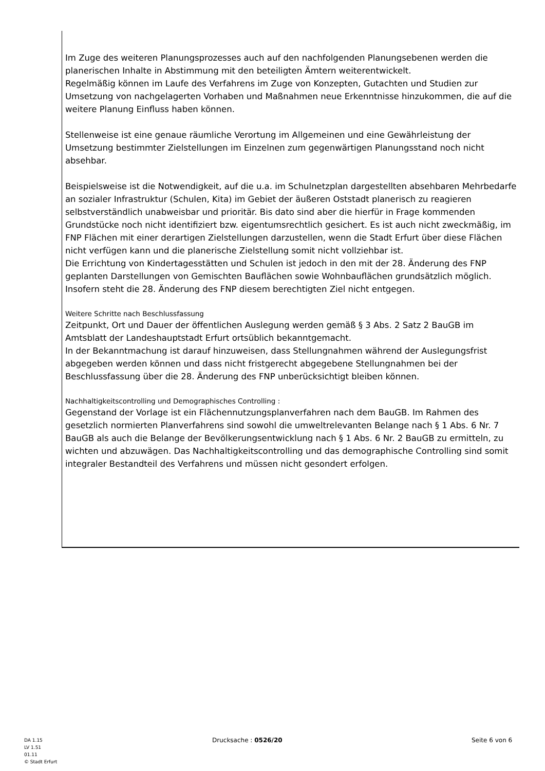Im Zuge des weiteren Planungsprozesses auch auf den nachfolgenden Planungsebenen werden die planerischen Inhalte in Abstimmung mit den beteiligten Ämtern weiterentwickelt.
Regelmäßig können im Laufe des Verfahrens im Zuge von Konzepten, Gutachten und Studien zur Umsetzung von nachgelagerten Vorhaben und Maßnahmen neue Erkenntnisse hinzukommen, die auf die weitere Planung Einfluss haben können.
Stellenweise ist eine genaue räumliche Verortung im Allgemeinen und eine Gewährleistung der Umsetzung bestimmter Zielstellungen im Einzelnen zum gegenwärtigen Planungsstand noch nicht absehbar.
Beispielsweise ist die Notwendigkeit, auf die u.a. im Schulnetzplan dargestellten absehbaren Mehrbedarfe an sozialer Infrastruktur (Schulen, Kita) im Gebiet der äußeren Oststadt planerisch zu reagieren selbstverständlich unabweisbar und prioritär. Bis dato sind aber die hierfür in Frage kommenden Grundstücke noch nicht identifiziert bzw. eigentumsrechtlich gesichert. Es ist auch nicht zweckmäßig, im FNP Flächen mit einer derartigen Zielstellungen darzustellen, wenn die Stadt Erfurt über diese Flächen nicht verfügen kann und die planerische Zielstellung somit nicht vollziehbar ist.
Die Errichtung von Kindertagesstätten und Schulen ist jedoch in den mit der 28. Änderung des FNP geplanten Darstellungen von Gemischten Bauflächen sowie Wohnbauflächen grundsätzlich möglich. Insofern steht die 28. Änderung des FNP diesem berechtigten Ziel nicht entgegen.
Weitere Schritte nach Beschlussfassung
Zeitpunkt, Ort und Dauer der öffentlichen Auslegung werden gemäß § 3 Abs. 2 Satz 2 BauGB im Amtsblatt der Landeshauptstadt Erfurt ortsüblich bekanntgemacht.
In der Bekanntmachung ist darauf hinzuweisen, dass Stellungnahmen während der Auslegungsfrist abgegeben werden können und dass nicht fristgerecht abgegebene Stellungnahmen bei der Beschlussfassung über die 28. Änderung des FNP unberücksichtigt bleiben können.
Nachhaltigkeitscontrolling und Demographisches Controlling :
Gegenstand der Vorlage ist ein Flächennutzungsplanverfahren nach dem BauGB. Im Rahmen des gesetzlich normierten Planverfahrens sind sowohl die umweltrelevanten Belange nach § 1 Abs. 6 Nr. 7 BauGB als auch die Belange der Bevölkerungsentwicklung nach § 1 Abs. 6 Nr. 2 BauGB zu ermitteln, zu wichten und abzuwägen. Das Nachhaltigkeitscontrolling und das demographische Controlling sind somit integraler Bestandteil des Verfahrens und müssen nicht gesondert erfolgen.
DA 1.15
LV 1.51
01.11
© Stadt Erfurt
Drucksache : 0526/20 Seite 6 von 6